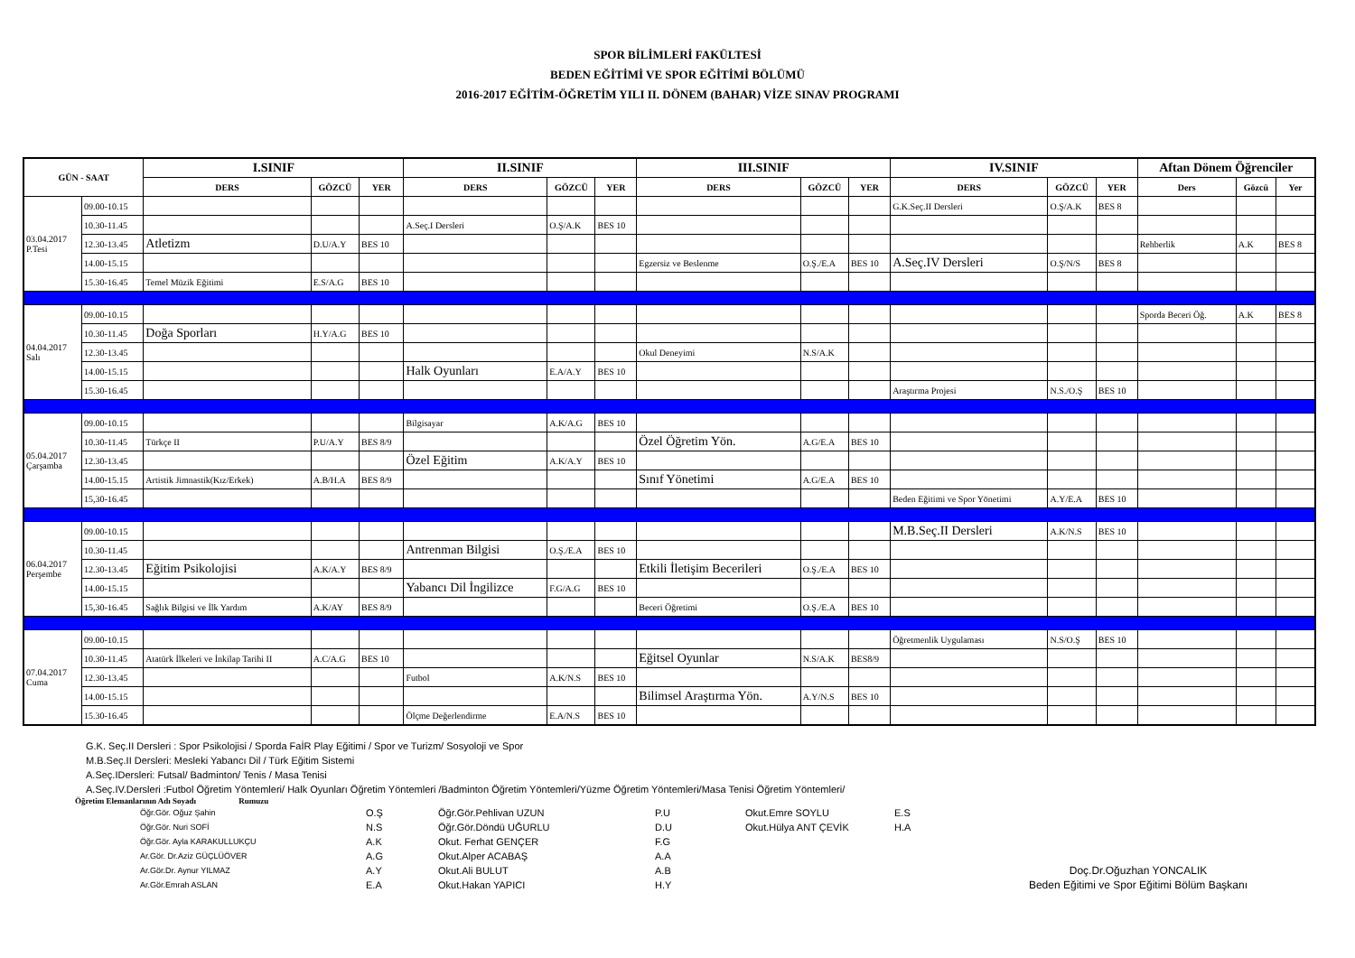SPOR BİLİMLERİ FAKÜLTESİ
BEDEN EĞİTİMİ VE SPOR EĞİTİMİ BÖLÜMÜ
2016-2017 EĞİTİM-ÖĞRETİM YILI II. DÖNEM (BAHAR) VİZE SINAV PROGRAMI
| GÜN - SAAT | | I.SINIF | | | II.SINIF | | | III.SINIF | | | IV.SINIF | | | Aftan Dönem Öğrenciler | | |
| --- | --- | --- | --- | --- | --- | --- | --- | --- | --- | --- | --- | --- | --- | --- | --- | --- |
| | | DERS | GÖZCÜ | YER | DERS | GÖZCÜ | YER | DERS | GÖZCÜ | YER | DERS | GÖZCÜ | YER | Ders | Gözcü | Yer |
| 03.04.2017 P.Tesi | 09.00-10.15 | | | | | | | | | | G.K.Seç.II Dersleri | O.Ş/A.K | BES 8 | | | |
| | 10.30-11.45 | | | | A.Seç.I Dersleri | O.Ş/A.K | BES 10 | | | | | | | | | |
| | 12.30-13.45 | Atletizm | D.U/A.Y | BES 10 | | | | | | | | | | Rehberlik | A.K | BES 8 |
| | 14.00-15.15 | | | | | | | Egzersiz ve Beslenme | O.Ş./E.A | BES 10 | A.Seç.IV Dersleri | O.Ş/N/S | BES 8 | | | |
| | 15.30-16.45 | Temel Müzik Eğitimi | E.S/A.G | BES 10 | | | | | | | | | | | | |
| 04.04.2017 Salı | 09.00-10.15 | | | | | | | | | | | | | Sporda Beceri Öğ. | A.K | BES 8 |
| | 10.30-11.45 | Doğa Sporları | H.Y/A.G | BES 10 | | | | | | | | | | | | |
| | 12.30-13.45 | | | | | | | Okul Deneyimi | N.S/A.K | | | | | | | |
| | 14.00-15.15 | | | | Halk Oyunları | E.A/A.Y | BES 10 | | | | | | | | | |
| | 15.30-16.45 | | | | | | | | | | Araştırma Projesi | N.S./O.Ş | BES 10 | | | |
| 05.04.2017 Çarşamba | 09.00-10.15 | | | | Bilgisayar | A.K/A.G | BES 10 | | | | | | | | | |
| | 10.30-11.45 | Türkçe II | P.U/A.Y | BES 8/9 | | | | Özel Öğretim Yön. | A.G/E.A | BES 10 | | | | | | |
| | 12.30-13.45 | | | | Özel Eğitim | A.K/A.Y | BES 10 | | | | | | | | | |
| | 14.00-15.15 | Artistik Jimnastik(Kız/Erkek) | A.B/H.A | BES 8/9 | | | | Sınıf Yönetimi | A.G/E.A | BES 10 | | | | | | |
| | 15,30-16.45 | | | | | | | | | | Beden Eğitimi ve Spor Yönetimi | A.Y/E.A | BES 10 | | | |
| 06.04.2017 Perşembe | 09.00-10.15 | | | | | | | | | | M.B.Seç.II Dersleri | A.K/N.S | BES 10 | | | |
| | 10.30-11.45 | | | | Antrenman Bilgisi | O.Ş./E.A | BES 10 | | | | | | | | | |
| | 12.30-13.45 | Eğitim Psikolojisi | A.K/A.Y | BES 8/9 | | | | Etkili İletişim Becerileri | O.Ş./E.A | BES 10 | | | | | | |
| | 14.00-15.15 | | | | Yabancı Dil İngilizce | F.G/A.G | BES 10 | | | | | | | | | |
| | 15,30-16.45 | Sağlık Bilgisi ve İlk Yardım | A.K/AY | BES 8/9 | | | | Beceri Öğretimi | O.Ş./E.A | BES 10 | | | | | | |
| 07.04.2017 Cuma | 09.00-10.15 | | | | | | | | | | Öğretmenlik Uygulaması | N.S/O.Ş | BES 10 | | | |
| | 10.30-11.45 | Atatürk İlkeleri ve İnkilap Tarihi II | A.C/A.G | BES 10 | | | | Eğitsel Oyunlar | N.S/A.K | BES8/9 | | | | | | |
| | 12.30-13.45 | | | | Futbol | A.K/N.S | BES 10 | | | | | | | | | |
| | 14.00-15.15 | | | | | | | Bilimsel Araştırma Yön. | A.Y/N.S | BES 10 | | | | | | |
| | 15.30-16.45 | | | | Ölçme Değerlendirme | E.A/N.S | BES 10 | | | | | | | | | |
G.K. Seç.II Dersleri : Spor Psikolojisi / Sporda FaİR Play Eğitimi / Spor ve Turizm/ Sosyoloji ve Spor
M.B.Seç.II Dersleri: Mesleki Yabancı Dil / Türk Eğitim Sistemi
A.Seç.IDersleri: Futsal/ Badminton/ Tenis / Masa Tenisi
A.Seç.IV.Dersleri :Futbol Öğretim Yöntemleri/ Halk Oyunları Öğretim Yöntemleri /Badminton Öğretim Yöntemleri/Yüzme Öğretim Yöntemleri/Masa Tenisi Öğretim Yöntemleri/
Öğretim Elemanlarının Adı Soyadı Rumuzu
Öğr.Gör. Oğuz Şahin
Öğr.Gör. Nuri SOFİ
Öğr.Gör. Ayla KARAKULLUKÇU
Ar.Gör. Dr.Aziz GÜÇLÜÖVER
Ar.Gör.Dr. Aynur YILMAZ
Ar.Gör.Emrah ASLAN
O.Ş
N.S
A.K
A.G
A.Y
E.A
Öğr.Gör.Pehlivan UZUN
Öğr.Gör.Döndü UĞURLU
Okut. Ferhat GENÇER
Okut.Alper ACABAŞ
Okut.Ali BULUT
Okut.Hakan YAPICI
P.U
D.U
F.G
A.A
A.B
H.Y
Okut.Emre SOYLU
Okut.Hülya ANT ÇEVİK
E.S
H.A
Doç.Dr.Oğuzhan YONCALIK
Beden Eğitimi ve Spor Eğitimi Bölüm Başkanı